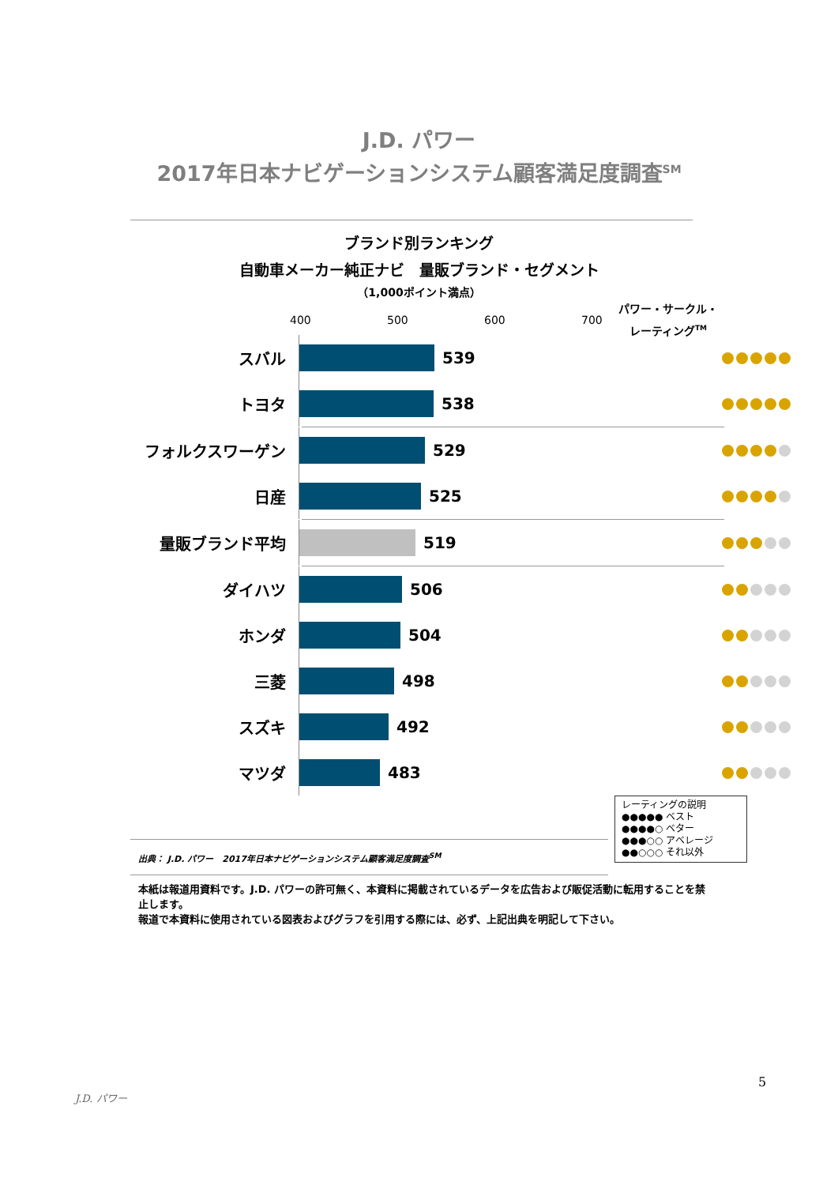J.D. パワー
2017年日本ナビゲーションシステム顧客満足度調査<sup>SM</sup>
ブランド別ランキング
自動車メーカー純正ナビ　量販ブランド・セグメント
（1,000ポイント満点）
400 500 600 700
パワー・サークル・
レーティング<sup>TM</sup>
スバル
539
トヨタ
538
フォルクスワーゲン
529
日産
525
量販ブランド平均
519
ダイハツ
506
ホンダ
504
三菱
498
スズキ
492
マツダ
483
レーティングの説明
●●●●● ベスト
●●●●○ ベター
●●●○○ アベレージ
●●○○○ それ以外
出典： J.D. パワー　2017年日本ナビゲーションシステム顧客満足度調査<sup>SM</sup>
本紙は報道用資料です。J.D. パワーの許可無く、本資料に掲載されているデータを広告および販促活動に転用することを禁止します。
報道で本資料に使用されている図表およびグラフを引用する際には、必ず、上記出典を明記して下さい。
5
J.D. パワー